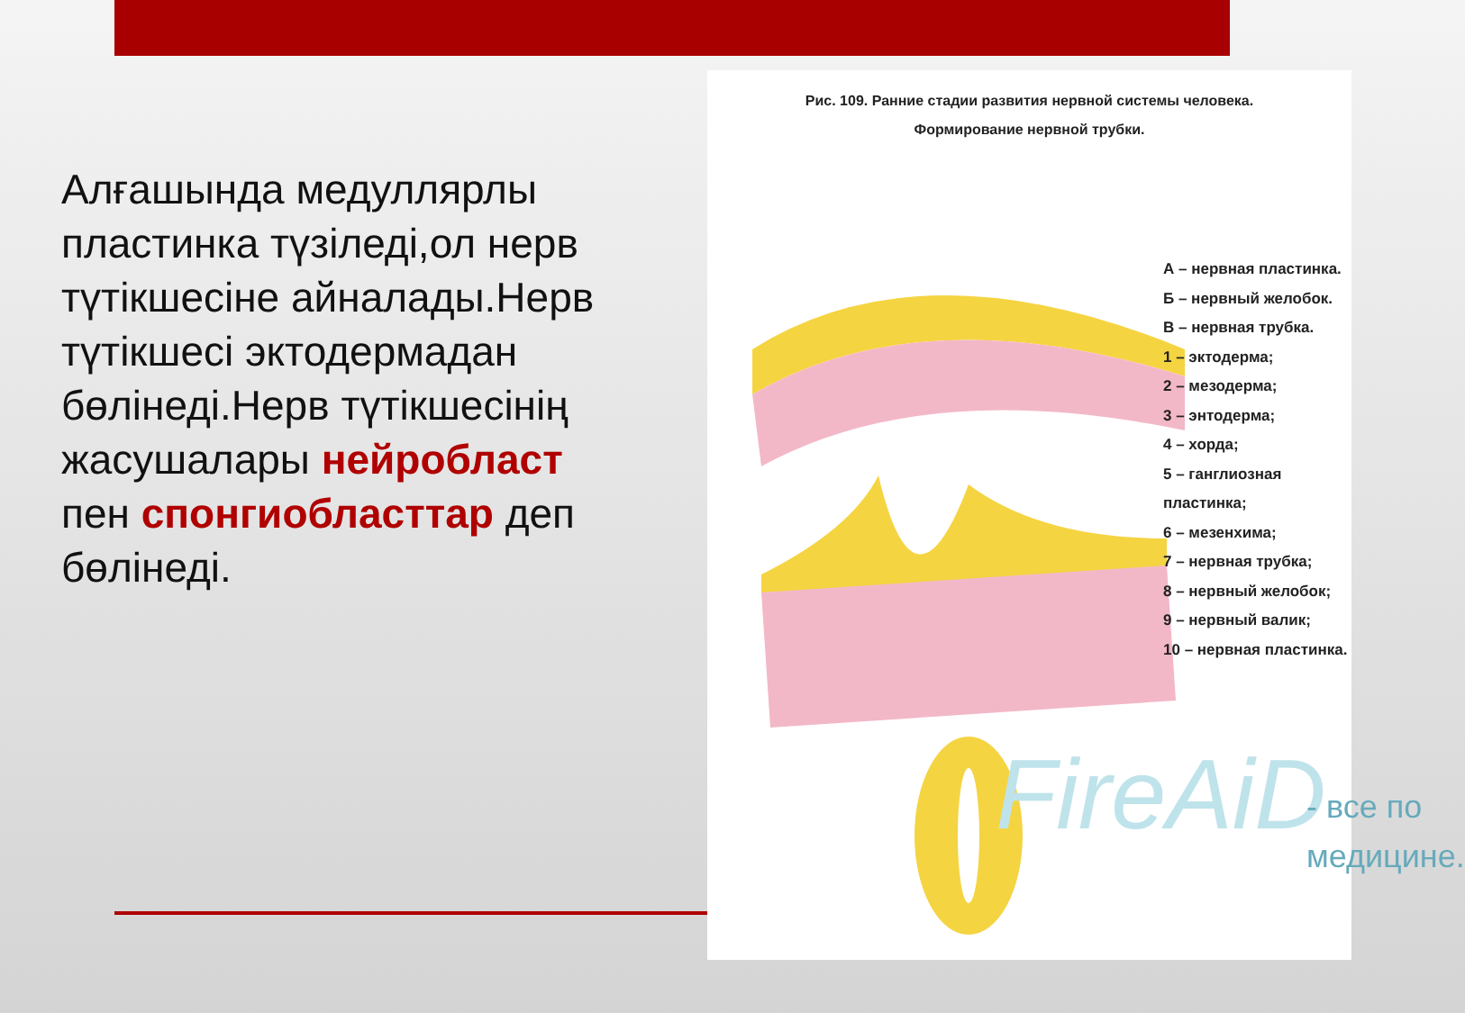Алғашында медуллярлы пластинка түзіледі,ол нерв түтікшесіне айналады.Нерв түтікшесі эктодермадан бөлінеді.Нерв түтікшесінің жасушалары нейробласт пен спонгиобласттар деп бөлінеді.
Рис. 109. Ранние стадии развития нервной системы человека.
Формирование нервной трубки.
А – нервная пластинка.
Б – нервный желобок.
В – нервная трубка.
1 – эктодерма;
2 – мезодерма;
3 – энтодерма;
4 – хорда;
5 – ганглиозная пластинка;
6 – мезенхима;
7 – нервная трубка;
8 – нервный желобок;
9 – нервный валик;
10 – нервная пластинка.
FireAiD
- все по
медицине.